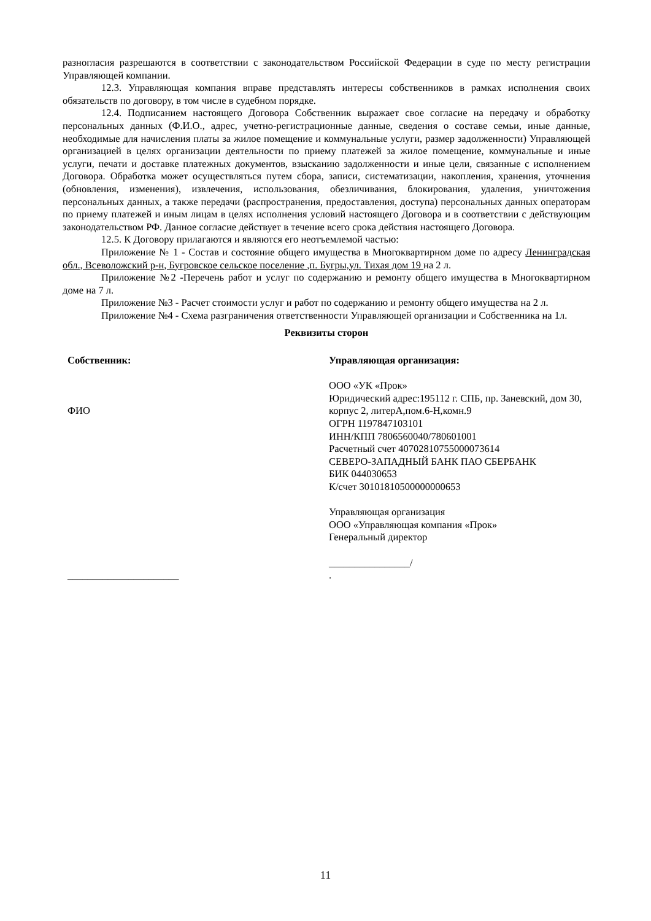разногласия разрешаются в соответствии с законодательством Российской Федерации в суде по месту регистрации Управляющей компании.
12.3. Управляющая компания вправе представлять интересы собственников в рамках исполнения своих обязательств по договору, в том числе в судебном порядке.
12.4. Подписанием настоящего Договора Собственник выражает свое согласие на передачу и обработку персональных данных (Ф.И.О., адрес, учетно-регистрационные данные, сведения о составе семьи, иные данные, необходимые для начисления платы за жилое помещение и коммунальные услуги, размер задолженности) Управляющей организацией в целях организации деятельности по приему платежей за жилое помещение, коммунальные и иные услуги, печати и доставке платежных документов, взысканию задолженности и иные цели, связанные с исполнением Договора. Обработка может осуществляться путем сбора, записи, систематизации, накопления, хранения, уточнения (обновления, изменения), извлечения, использования, обезличивания, блокирования, удаления, уничтожения персональных данных, а также передачи (распространения, предоставления, доступа) персональных данных операторам по приему платежей и иным лицам в целях исполнения условий настоящего Договора и в соответствии с действующим законодательством РФ. Данное согласие действует в течение всего срока действия настоящего Договора.
12.5. К Договору прилагаются и являются его неотъемлемой частью:
Приложение № 1 - Состав и состояние общего имущества в Многоквартирном доме по адресу Ленинградская обл., Всеволожский р-н, Бугровское сельское поселение ,п. Бугры,ул. Тихая дом 19 на 2 л.
Приложение №2 -Перечень работ и услуг по содержанию и ремонту общего имущества в Многоквартирном доме на 7 л.
Приложение №3 - Расчет стоимости услуг и работ по содержанию и ремонту общего имущества на 2 л.
Приложение №4 - Схема разграничения ответственности Управляющей организации и Собственника на 1л.
Реквизиты сторон
Собственник:
ФИО
______________________
Управляющая организация:
ООО «УК «Прок»
Юридический адрес:195112 г. СПБ, пр. Заневский, дом 30, корпус 2, литерА,пом.6-Н,комн.9
ОГРН 1197847103101
ИНН/КПП 7806560040/780601001
Расчетный счет 40702810755000073614
СЕВЕРО-ЗАПАДНЫЙ БАНК ПАО СБЕРБАНК
БИК 044030653
К/счет 30101810500000000653
Управляющая организация
ООО «Управляющая компания «Прок»
Генеральный директор
________________/
.
11